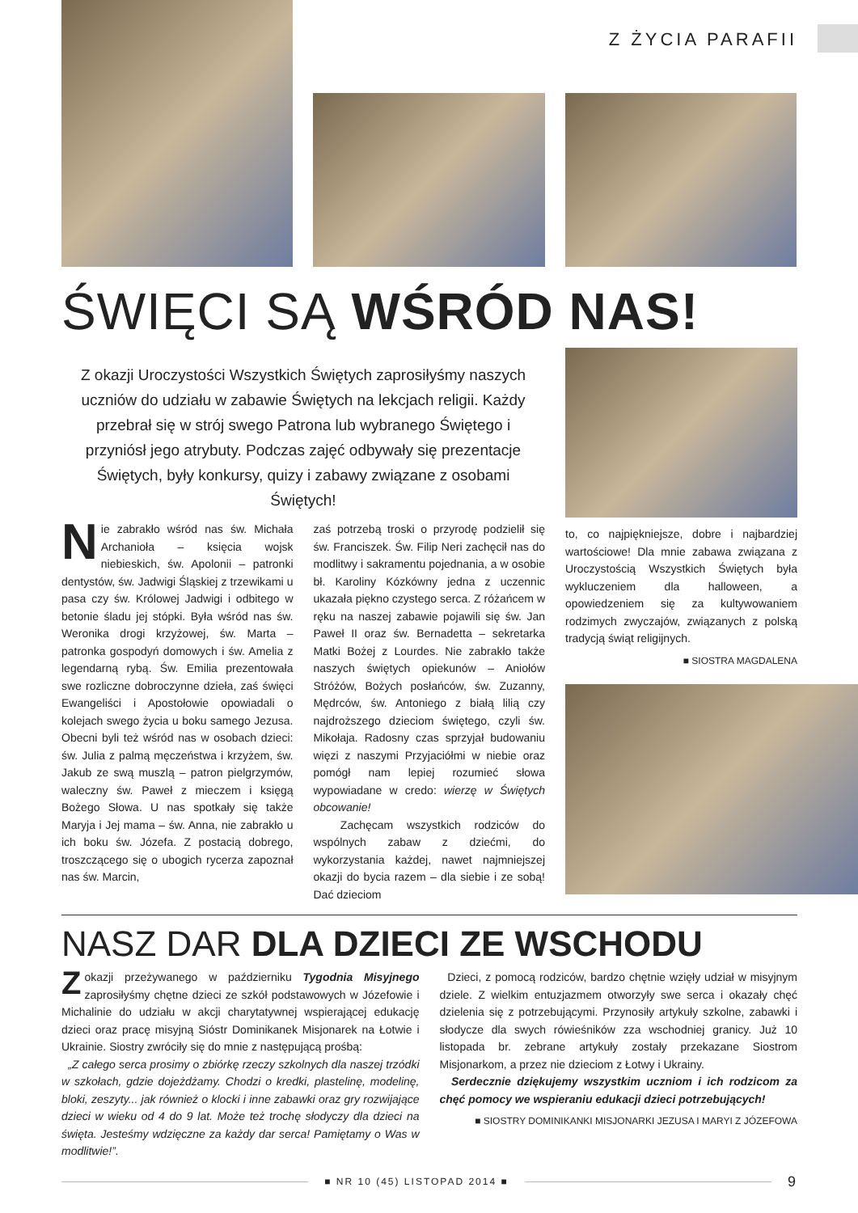Z ŻYCIA PARAFII
ŚWIĘCI SĄ WŚRÓD NAS!
Z okazji Uroczystości Wszystkich Świętych zaprosiłyśmy naszych uczniów do udziału w zabawie Świętych na lekcjach religii. Każdy przebrał się w strój swego Patrona lub wybranego Świętego i przyniósł jego atrybuty. Podczas zajęć odbywały się prezentacje Świętych, były konkursy, quizy i zabawy związane z osobami Świętych!
Nie zabrakło wśród nas św. Michała Archanioła – księcia wojsk niebieskich, św. Apolonii – patronki dentystów, św. Jadwigi Śląskiej z trzewikami u pasa czy św. Królowej Jadwigi i odbitego w betonie śladu jej stópki. Była wśród nas św. Weronika drogi krzyżowej, św. Marta – patronka gospodyń domowych i św. Amelia z legendarną rybą. Św. Emilia prezentowała swe rozliczne dobroczynne dzieła, zaś święci Ewangeliści i Apostołowie opowiadali o kolejach swego życia u boku samego Jezusa. Obecni byli też wśród nas w osobach dzieci: św. Julia z palmą męczeństwa i krzyżem, św. Jakub ze swą muszlą – patron pielgrzymów, waleczny św. Paweł z mieczem i księgą Bożego Słowa. U nas spotkały się także Maryja i Jej mama – św. Anna, nie zabrakło u ich boku św. Józefa. Z postacią dobrego, troszczącego się o ubogich rycerza zapoznał nas św. Marcin,
zaś potrzebą troski o przyrodę podzielił się św. Franciszek. Św. Filip Neri zachęcił nas do modlitwy i sakramentu pojednania, a w osobie bł. Karoliny Kózkówny jedna z uczennic ukazała piękno czystego serca. Z różańcem w ręku na naszej zabawie pojawili się św. Jan Paweł II oraz św. Bernadetta – sekretarka Matki Bożej z Lourdes. Nie zabrakło także naszych świętych opiekunów – Aniołów Stróżów, Bożych posłańców, św. Zuzanny, Mędrców, św. Antoniego z białą lilią czy najdroższego dzieciom świętego, czyli św. Mikołaja. Radosny czas sprzyjał budowaniu więzi z naszymi Przyjaciółmi w niebie oraz pomógł nam lepiej rozumieć słowa wypowiadane w credo: wierzę w Świętych obcowanie!
Zachęcam wszystkich rodziców do wspólnych zabaw z dziećmi, do wykorzystania każdej, nawet najmniejszej okazji do bycia razem – dla siebie i ze sobą! Dać dzieciom
to, co najpiękniejsze, dobre i najbardziej wartościowe! Dla mnie zabawa związana z Uroczystością Wszystkich Świętych była wykluczeniem dla halloween, a opowiedzeniem się za kultywowaniem rodzimych zwyczajów, związanych z polską tradycją świąt religijnych.
■ SIOSTRA MAGDALENA
NASZ DAR DLA DZIECI ZE WSCHODU
Zokazji przeżywanego w październiku Tygodnia Misyjnego zaprosiłyśmy chętne dzieci ze szkół podstawowych w Józefowie i Michalinie do udziału w akcji charytatywnej wspierającej edukację dzieci oraz pracę misyjną Sióstr Dominikanek Misjonarek na Łotwie i Ukrainie. Siostry zwróciły się do mnie z następującą prośbą:
„Z całego serca prosimy o zbiórkę rzeczy szkolnych dla naszej trzódki w szkołach, gdzie dojeżdżamy. Chodzi o kredki, plastelinę, modelinę, bloki, zeszyty... jak również o klocki i inne zabawki oraz gry rozwijające dzieci w wieku od 4 do 9 lat. Może też trochę słodyczy dla dzieci na święta. Jesteśmy wdzięczne za każdy dar serca! Pamiętamy o Was w modlitwie!”.
Dzieci, z pomocą rodziców, bardzo chętnie wzięły udział w misyjnym dziele. Z wielkim entuzjazmem otworzyły swe serca i okazały chęć dzielenia się z potrzebującymi. Przynosiły artykuły szkolne, zabawki i słodycze dla swych rówieśników zza wschodniej granicy. Już 10 listopada br. zebrane artykuły zostały przekazane Siostrom Misjonarkom, a przez nie dzieciom z Łotwy i Ukrainy.
Serdecznie dziękujemy wszystkim uczniom i ich rodzicom za chęć pomocy we wspieraniu edukacji dzieci potrzebujących!
■ SIOSTRY DOMINIKANKI MISJONARKI JEZUSA I MARYI Z JÓZEFOWA
■ NR 10 (45) LISTOPAD 2014 ■
9